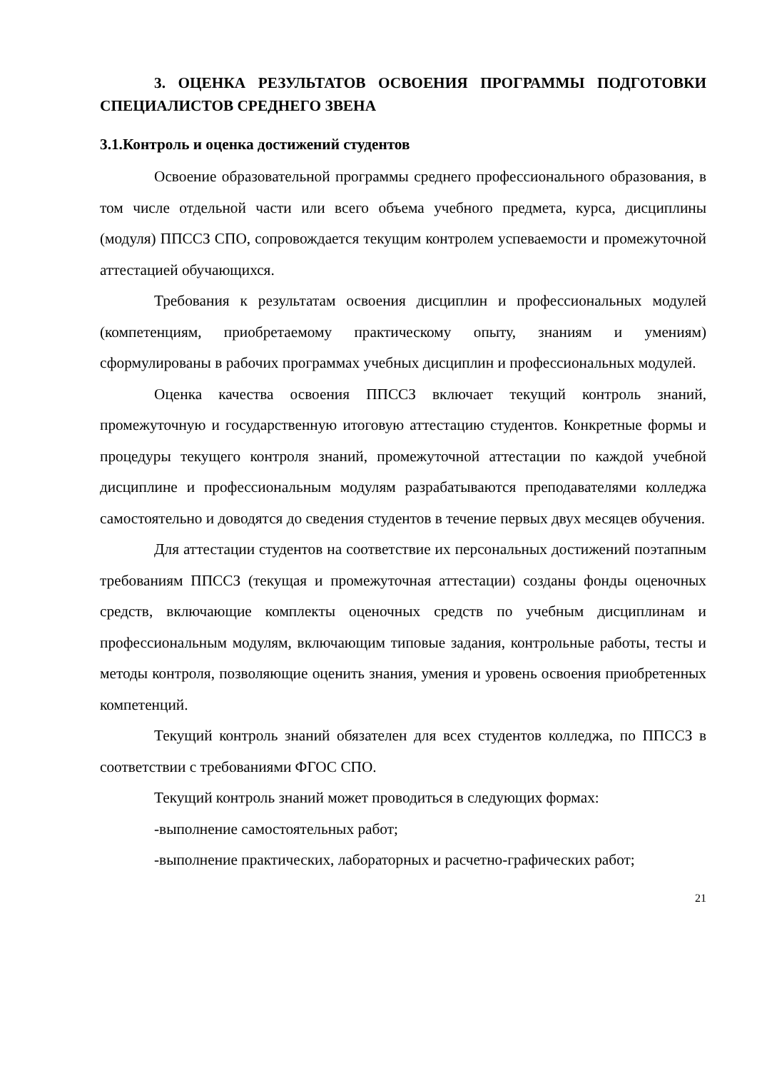3. ОЦЕНКА РЕЗУЛЬТАТОВ ОСВОЕНИЯ ПРОГРАММЫ ПОДГОТОВКИ СПЕЦИАЛИСТОВ СРЕДНЕГО ЗВЕНА
3.1.Контроль и оценка достижений студентов
Освоение образовательной программы среднего профессионального образования, в том числе отдельной части или всего объема учебного предмета, курса, дисциплины (модуля) ППССЗ СПО, сопровождается текущим контролем успеваемости и промежуточной аттестацией обучающихся.
Требования к результатам освоения дисциплин и профессиональных модулей (компетенциям, приобретаемому практическому опыту, знаниям и умениям) сформулированы в рабочих программах учебных дисциплин и профессиональных модулей.
Оценка качества освоения ППССЗ включает текущий контроль знаний, промежуточную и государственную итоговую аттестацию студентов. Конкретные формы и процедуры текущего контроля знаний, промежуточной аттестации по каждой учебной дисциплине и профессиональным модулям разрабатываются преподавателями колледжа самостоятельно и доводятся до сведения студентов в течение первых двух месяцев обучения.
Для аттестации студентов на соответствие их персональных достижений поэтапным требованиям ППССЗ (текущая и промежуточная аттестации) созданы фонды оценочных средств, включающие комплекты оценочных средств по учебным дисциплинам и профессиональным модулям, включающим типовые задания, контрольные работы, тесты и методы контроля, позволяющие оценить знания, умения и уровень освоения приобретенных компетенций.
Текущий контроль знаний обязателен для всех студентов колледжа, по ППССЗ в соответствии с требованиями ФГОС СПО.
Текущий контроль знаний может проводиться в следующих формах:
-выполнение самостоятельных работ;
-выполнение практических, лабораторных и расчетно-графических работ;
21